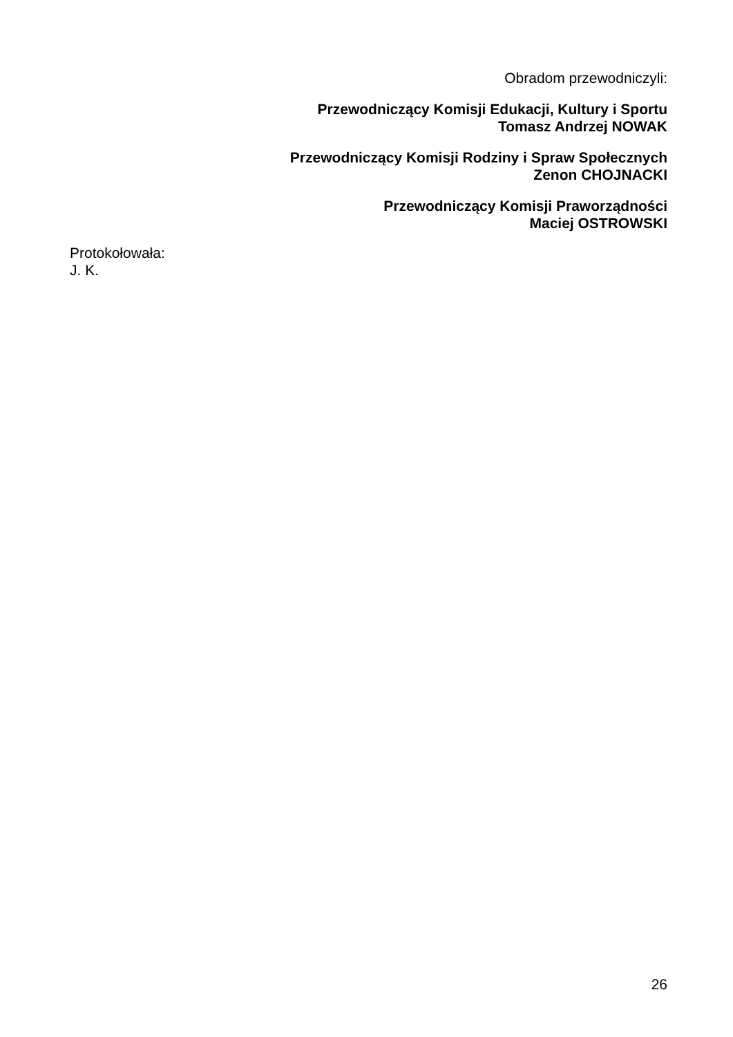Obradom przewodniczyli:
Przewodniczący Komisji Edukacji, Kultury i Sportu
Tomasz Andrzej NOWAK
Przewodniczący Komisji Rodziny i Spraw Społecznych
Zenon CHOJNACKI
Przewodniczący Komisji Praworządności
Maciej OSTROWSKI
Protokołowała:
J. K.
26